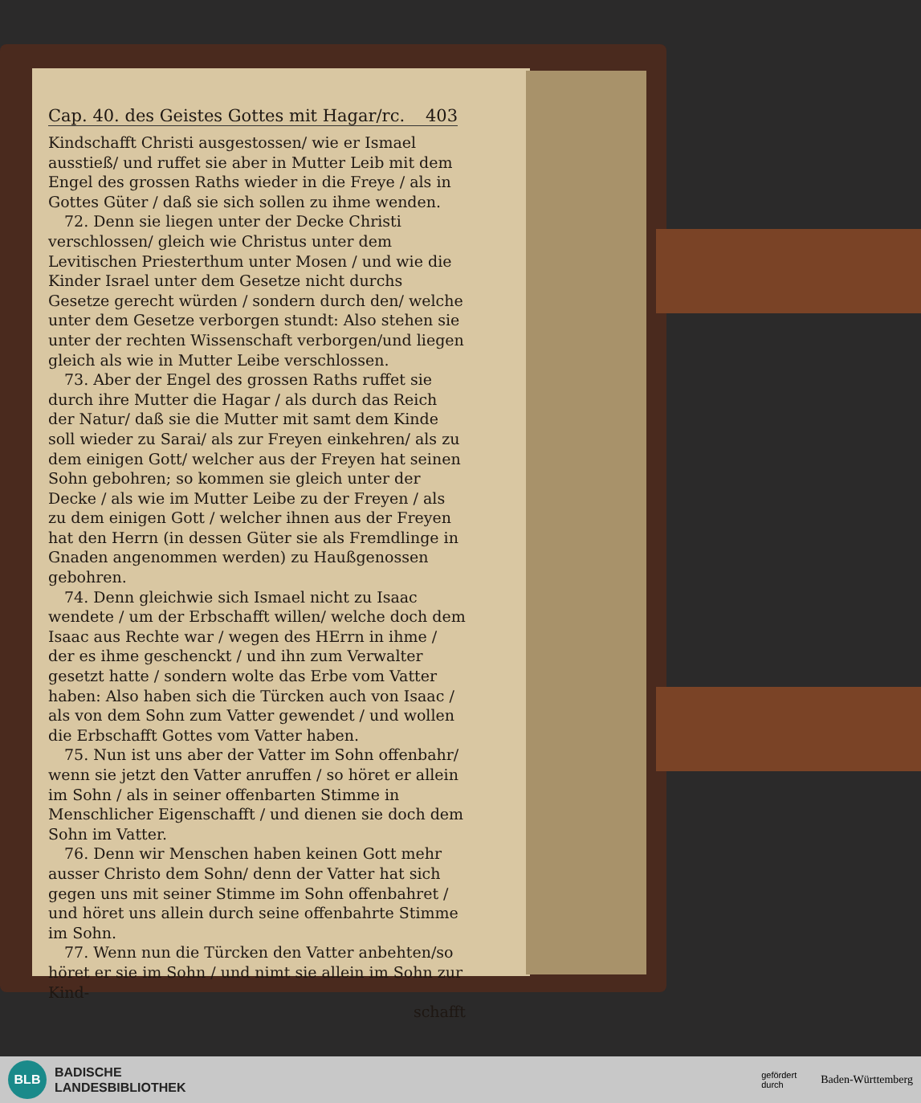Cap. 40. des Geistes Gottes mit Hagar/rc. 403
Kindschafft Christi ausgestossen/ wie er Ismael ausstieß/ und ruffet sie aber in Mutter Leib mit dem Engel des grossen Raths wieder in die Freye / als in Gottes Güter / daß sie sich sollen zu ihme wenden.
72. Denn sie liegen unter der Decke Christi verschlossen/ gleich wie Christus unter dem Levitischen Priesterthum unter Mosen / und wie die Kinder Israel unter dem Gesetze nicht durchs Gesetze gerecht würden / sondern durch den/ welche unter dem Gesetze verborgen stundt: Also stehen sie unter der rechten Wissenschaft verborgen/und liegen gleich als wie in Mutter Leibe verschlossen.
73. Aber der Engel des grossen Raths ruffet sie durch ihre Mutter die Hagar / als durch das Reich der Natur/ daß sie die Mutter mit samt dem Kinde soll wieder zu Sarai/ als zur Freyen einkehren/ als zu dem einigen Gott/ welcher aus der Freyen hat seinen Sohn gebohren; so kommen sie gleich unter der Decke / als wie im Mutter Leibe zu der Freyen / als zu dem einigen Gott / welcher ihnen aus der Freyen hat den Herrn (in dessen Güter sie als Fremdlinge in Gnaden angenommen werden) zu Haußgenossen gebohren.
74. Denn gleichwie sich Ismael nicht zu Isaac wendete / um der Erbschafft willen/ welche doch dem Isaac aus Rechte war / wegen des HErrn in ihme / der es ihme geschenckt / und ihn zum Verwalter gesetzt hatte / sondern wolte das Erbe vom Vatter haben: Also haben sich die Türcken auch von Isaac / als von dem Sohn zum Vatter gewendet / und wollen die Erbschafft Gottes vom Vatter haben.
75. Nun ist uns aber der Vatter im Sohn offenbahr/ wenn sie jetzt den Vatter anruffen / so höret er allein im Sohn / als in seiner offenbarten Stimme in Menschlicher Eigenschafft / und dienen sie doch dem Sohn im Vatter.
76. Denn wir Menschen haben keinen Gott mehr ausser Christo dem Sohn/ denn der Vatter hat sich gegen uns mit seiner Stimme im Sohn offenbahret / und höret uns allein durch seine offenbahrte Stimme im Sohn.
77. Wenn nun die Türcken den Vatter anbehten/so höret er sie im Sohn / und nimt sie allein im Sohn zur Kind-
schafft
BLB
BADISCHE
LANDESBIBLIOTHEK
gefördert
durch Baden-Württemberg